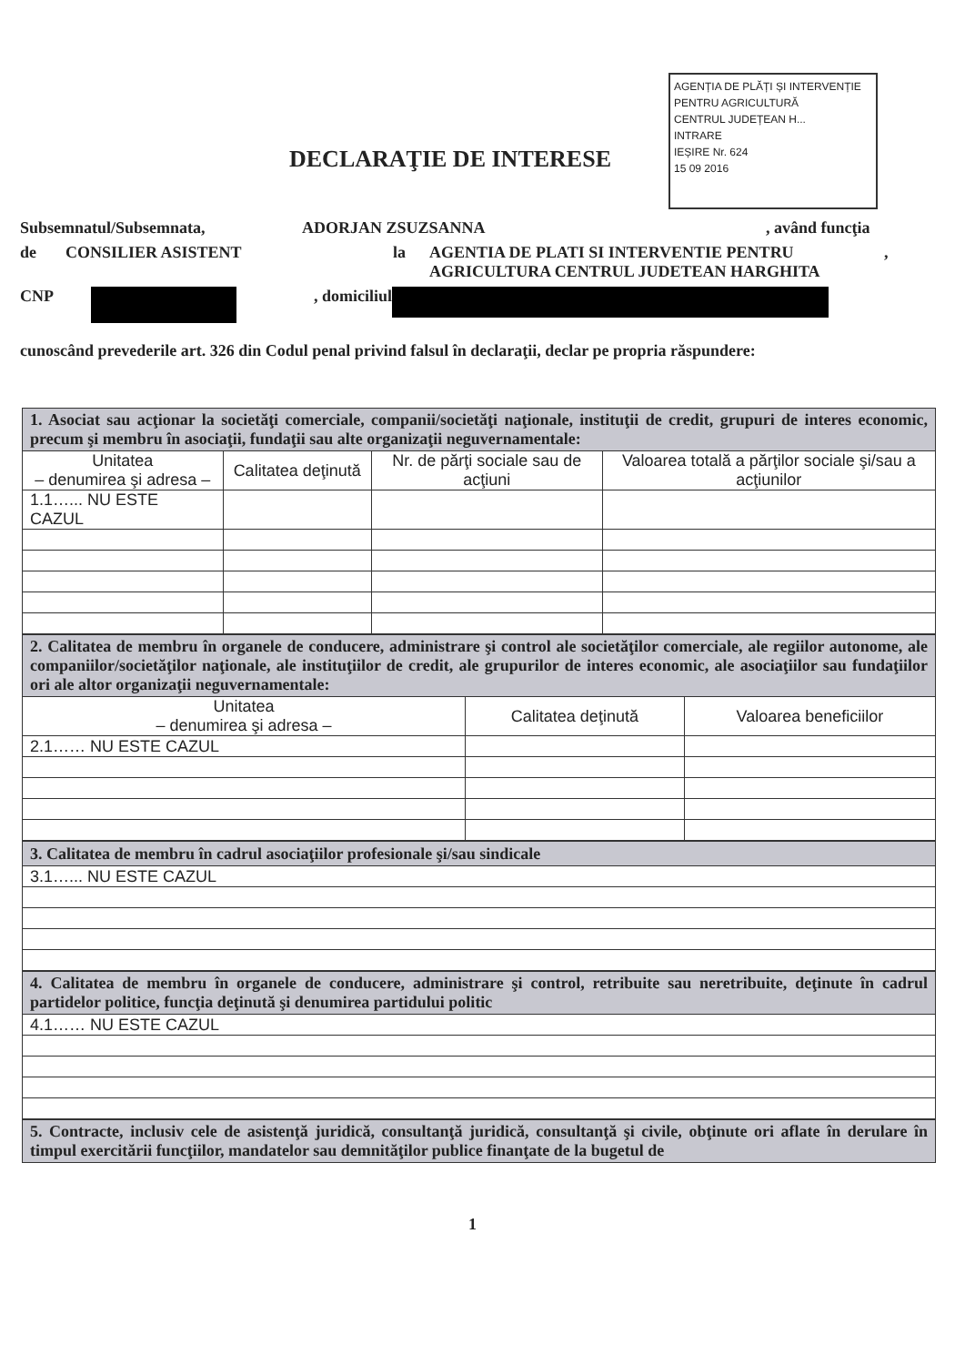AGENȚIA DE PLĂȚI ȘI INTERVENȚIE
PENTRU AGRICULTURĂ
CENTRUL JUDEȚEAN H...
INTRARE
IEȘIRE Nr. 624
15 09 2016
DECLARAŢIE DE INTERESE
Subsemnatul/Subsemnata, ADORJAN ZSUZSANNA, având funcţia
de CONSILIER ASISTENT la AGENTIA DE PLATI SI INTERVENTIE PENTRU AGRICULTURA CENTRUL JUDETEAN HARGHITA,
CNP , domiciliul
cunoscând prevederile art. 326 din Codul penal privind falsul în declaraţii, declar pe propria răspundere:
| 1. Asociat sau acţionar la societăţi comerciale, companii/societăţi naţionale, instituţii de credit, grupuri de interes economic, precum şi membru în asociaţii, fundaţii sau alte organizaţii neguvernamentale: | | | |
| Unitatea – denumirea şi adresa – | Calitatea deţinută | Nr. de părţi sociale sau de acţiuni | Valoarea totală a părţilor sociale şi/sau a acţiunilor |
| 1.1…... NU ESTE CAZUL | | | |
| 2. Calitatea de membru în organele de conducere, administrare şi control ale societăţilor comerciale, ale regiilor autonome, ale companiilor/societăţilor naţionale, ale instituţiilor de credit, ale grupurilor de interes economic, ale asociaţiilor sau fundaţiilor ori ale altor organizaţii neguvernamentale: | | |
| Unitatea – denumirea şi adresa – | Calitatea deţinută | Valoarea beneficiilor |
| 2.1…… NU ESTE CAZUL | | |
| 3. Calitatea de membru în cadrul asociaţiilor profesionale şi/sau sindicale |
| 3.1…... NU ESTE CAZUL |
| 4. Calitatea de membru în organele de conducere, administrare şi control, retribuite sau neretribuite, deţinute în cadrul partidelor politice, funcţia deţinută şi denumirea partidului politic |
| 4.1…… NU ESTE CAZUL |
| 5. Contracte, inclusiv cele de asistenţă juridică, consultanţă juridică, consultanţă şi civile, obţinute ori aflate în derulare în timpul exercitării funcţiilor, mandatelor sau demnităţilor publice finanţate de la bugetul de |
1